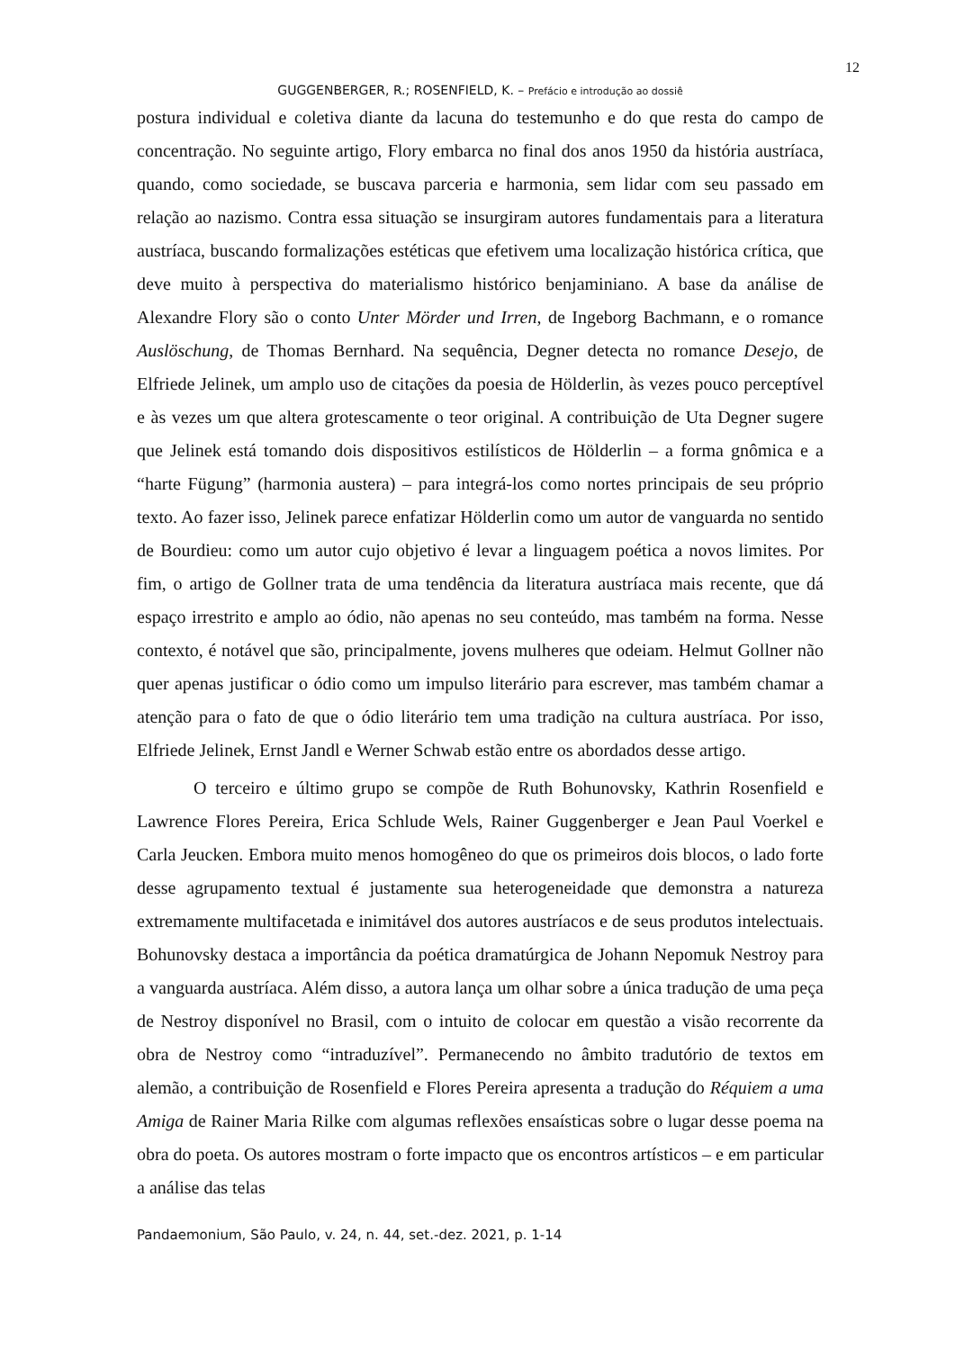12
GUGGENBERGER, R.; ROSENFIELD, K. – Prefácio e introdução ao dossiê
postura individual e coletiva diante da lacuna do testemunho e do que resta do campo de concentração. No seguinte artigo, Flory embarca no final dos anos 1950 da história austríaca, quando, como sociedade, se buscava parceria e harmonia, sem lidar com seu passado em relação ao nazismo. Contra essa situação se insurgiram autores fundamentais para a literatura austríaca, buscando formalizações estéticas que efetivem uma localização histórica crítica, que deve muito à perspectiva do materialismo histórico benjaminiano. A base da análise de Alexandre Flory são o conto Unter Mörder und Irren, de Ingeborg Bachmann, e o romance Auslöschung, de Thomas Bernhard. Na sequência, Degner detecta no romance Desejo, de Elfriede Jelinek, um amplo uso de citações da poesia de Hölderlin, às vezes pouco perceptível e às vezes um que altera grotescamente o teor original. A contribuição de Uta Degner sugere que Jelinek está tomando dois dispositivos estilísticos de Hölderlin – a forma gnômica e a “harte Fügung” (harmonia austera) – para integrá-los como nortes principais de seu próprio texto. Ao fazer isso, Jelinek parece enfatizar Hölderlin como um autor de vanguarda no sentido de Bourdieu: como um autor cujo objetivo é levar a linguagem poética a novos limites. Por fim, o artigo de Gollner trata de uma tendência da literatura austríaca mais recente, que dá espaço irrestrito e amplo ao ódio, não apenas no seu conteúdo, mas também na forma. Nesse contexto, é notável que são, principalmente, jovens mulheres que odeiam. Helmut Gollner não quer apenas justificar o ódio como um impulso literário para escrever, mas também chamar a atenção para o fato de que o ódio literário tem uma tradição na cultura austríaca. Por isso, Elfriede Jelinek, Ernst Jandl e Werner Schwab estão entre os abordados desse artigo.
O terceiro e último grupo se compõe de Ruth Bohunovsky, Kathrin Rosenfield e Lawrence Flores Pereira, Erica Schlude Wels, Rainer Guggenberger e Jean Paul Voerkel e Carla Jeucken. Embora muito menos homogêneo do que os primeiros dois blocos, o lado forte desse agrupamento textual é justamente sua heterogeneidade que demonstra a natureza extremamente multifacetada e inimitável dos autores austríacos e de seus produtos intelectuais. Bohunovsky destaca a importância da poética dramatúrgica de Johann Nepomuk Nestroy para a vanguarda austríaca. Além disso, a autora lança um olhar sobre a única tradução de uma peça de Nestroy disponível no Brasil, com o intuito de colocar em questão a visão recorrente da obra de Nestroy como “intraduzível”. Permanecendo no âmbito tradutório de textos em alemão, a contribuição de Rosenfield e Flores Pereira apresenta a tradução do Réquiem a uma Amiga de Rainer Maria Rilke com algumas reflexões ensaísticas sobre o lugar desse poema na obra do poeta. Os autores mostram o forte impacto que os encontros artísticos – e em particular a análise das telas
Pandaemonium, São Paulo, v. 24, n. 44, set.-dez. 2021, p. 1-14